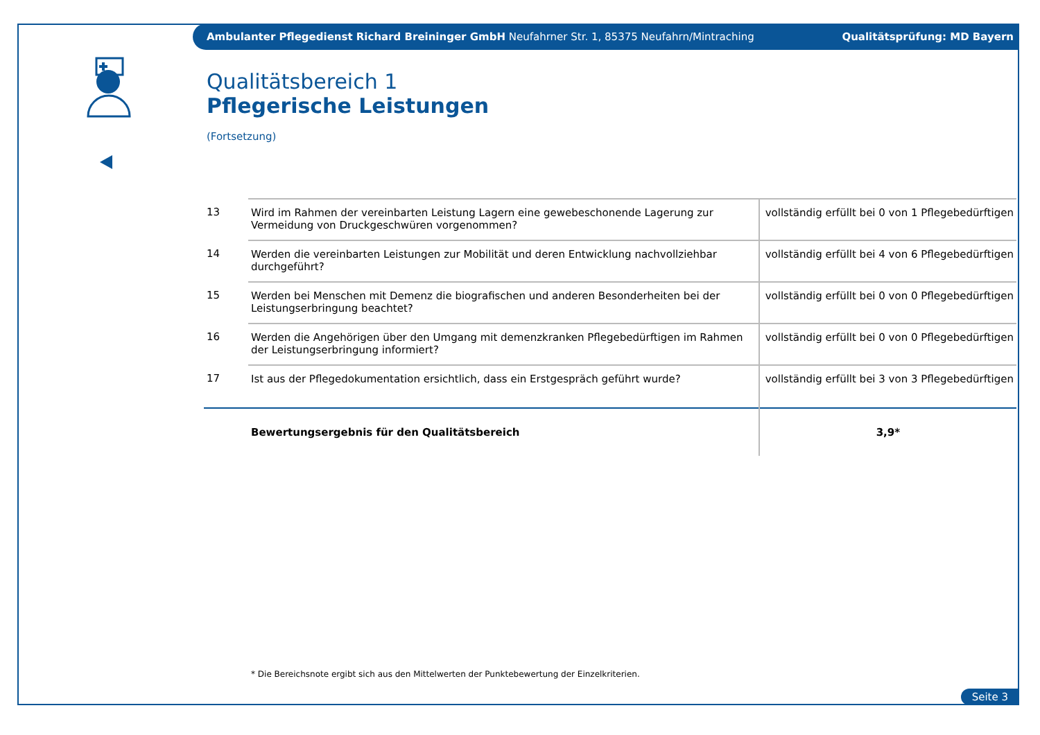Ambulanter Pflegedienst Richard Breininger GmbH Neufahrner Str. 1, 85375 Neufahrn/Mintraching Qualitätsprüfung: MD Bayern
Qualitätsbereich 1
Pflegerische Leistungen
(Fortsetzung)
| 13 | Wird im Rahmen der vereinbarten Leistung Lagern eine gewebeschonende Lagerung zur Vermeidung von Druckgeschwüren vorgenommen? | vollständig erfüllt bei 0 von 1 Pflegebedürftigen |
| 14 | Werden die vereinbarten Leistungen zur Mobilität und deren Entwicklung nachvollziehbar durchgeführt? | vollständig erfüllt bei 4 von 6 Pflegebedürftigen |
| 15 | Werden bei Menschen mit Demenz die biografischen und anderen Besonderheiten bei der Leistungserbringung beachtet? | vollständig erfüllt bei 0 von 0 Pflegebedürftigen |
| 16 | Werden die Angehörigen über den Umgang mit demenzkranken Pflegebedürftigen im Rahmen der Leistungserbringung informiert? | vollständig erfüllt bei 0 von 0 Pflegebedürftigen |
| 17 | Ist aus der Pflegedokumentation ersichtlich, dass ein Erstgespräch geführt wurde? | vollständig erfüllt bei 3 von 3 Pflegebedürftigen |
| | Bewertungsergebnis für den Qualitätsbereich | 3,9* |
* Die Bereichsnote ergibt sich aus den Mittelwerten der Punktebewertung der Einzelkriterien.
Seite 3